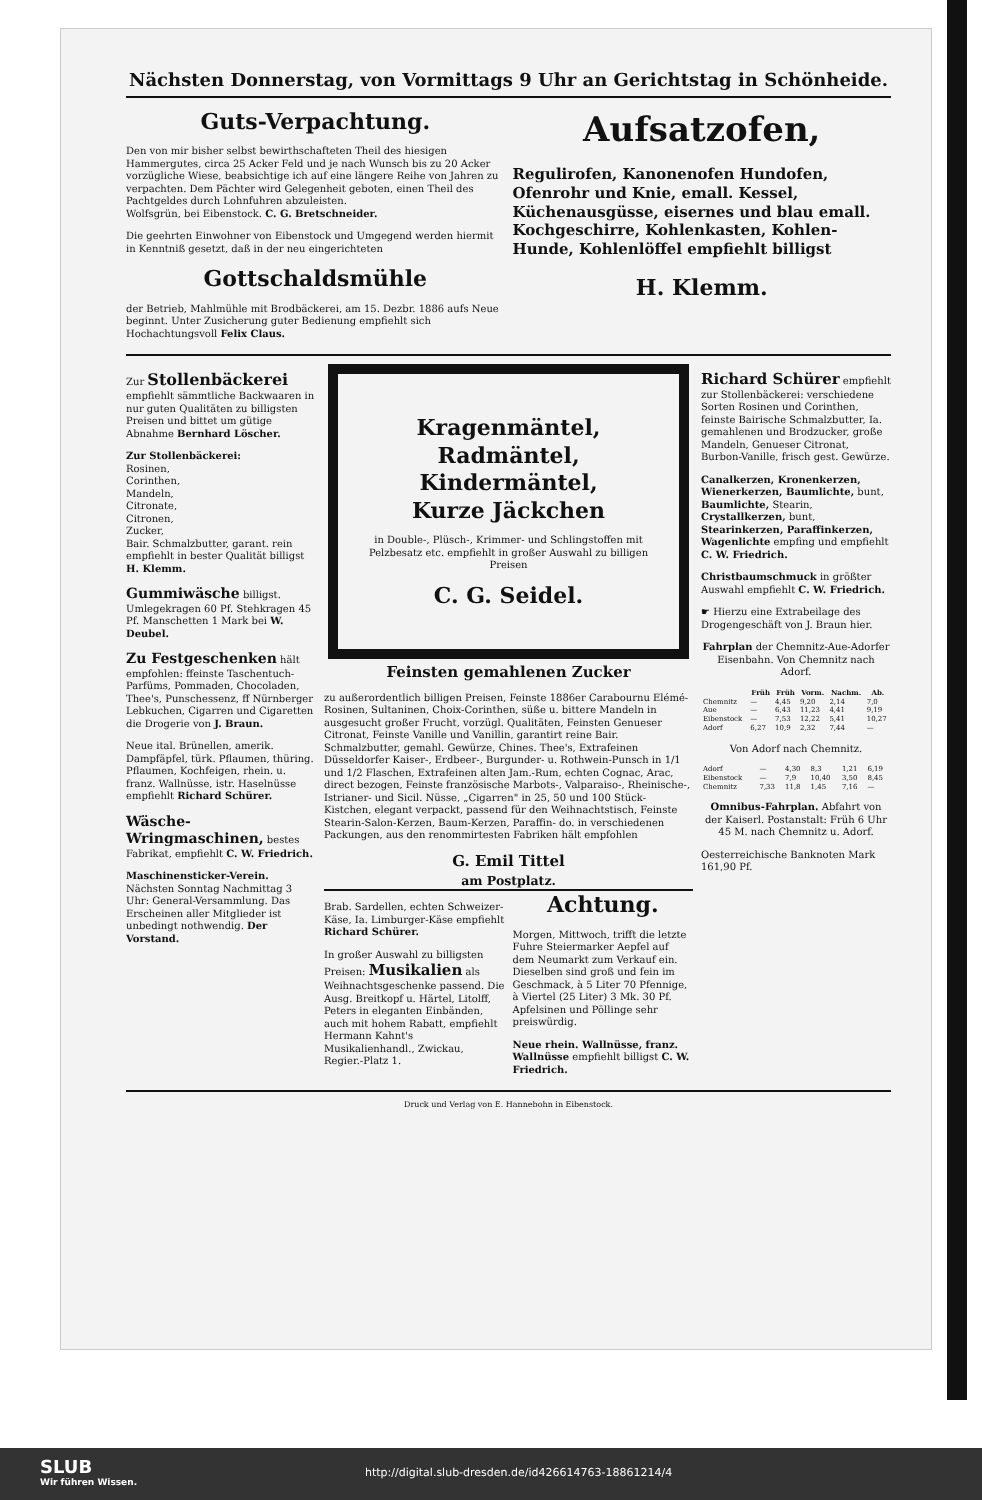Nächsten Donnerstag, von Vormittags 9 Uhr an Gerichtstag in Schönheide.
Guts-Verpachtung.
Den von mir bisher selbst bewirthschafteten Theil des hiesigen Hammergutes, circa 25 Acker Feld und je nach Wunsch bis zu 20 Acker vorzügliche Wiese, beabsichtige ich auf eine längere Reihe von Jahren zu verpachten. Dem Pächter wird Gelegenheit geboten, einen Theil des Pachtgeldes durch Lohnfuhren abzuleisten.
Wolfsgrün, bei Eibenstock. C. G. Bretschneider.
Die geehrten Einwohner von Eibenstock und Umgegend werden hiermit in Kenntniß gesetzt, daß in der neu eingerichteten
Gottschaldsmühle
der Betrieb, Mahlmühle mit Brodbäckerei, am 15. Dezbr. 1886 aufs Neue beginnt. Unter Zusicherung guter Bedienung empfiehlt sich Hochachtungsvoll Felix Claus.
Aufsatzofen,
Regulirofen, Kanonenofen Hundofen, Ofenrohr und Knie, emall. Kessel, Küchenausgüsse, eisernes und blau emall. Kochgeschirre, Kohlenkasten, Kohlen-Hunde, Kohlenlöffel empfiehlt billigst
H. Klemm.
Zur Stollenbäckerei empfiehlt sämmtliche Backwaaren in nur guten Qualitäten zu billigsten Preisen und bittet um gütige Abnahme Bernhard Löscher.
Zur Stollenbäckerei:
Rosinen,
Corinthen,
Mandeln,
Citronate,
Citronen,
Zucker,
Bair. Schmalzbutter, garant. rein
empfiehlt in bester Qualität billigst H. Klemm.
Gummiwäsche billigst. Umlegekragen 60 Pf. Stehkragen 45 Pf. Manschetten 1 Mark bei W. Deubel.
Zu Festgeschenken hält empfohlen: ffeinste Taschentuch-Parfüms, Pommaden, Chocoladen, Thee's, Punschessenz, ff Nürnberger Lebkuchen, Cigarren und Cigaretten die Drogerie von J. Braun.
Neue ital. Brünellen, amerik. Dampfäpfel, türk. Pflaumen, thüring. Pflaumen, Kochfeigen, rhein. u. franz. Wallnüsse, istr. Haselnüsse empfiehlt Richard Schürer.
Wäsche-Wringmaschinen, bestes Fabrikat, empfiehlt C. W. Friedrich.
Maschinensticker-Verein. Nächsten Sonntag Nachmittag 3 Uhr: General-Versammlung. Das Erscheinen aller Mitglieder ist unbedingt nothwendig. Der Vorstand.
Kragenmäntel,
Radmäntel,
Kindermäntel,
Kurze Jäckchen
in Double-, Plüsch-, Krimmer- und Schlingstoffen mit Pelzbesatz etc. empfiehlt in großer Auswahl zu billigen Preisen
C. G. Seidel.
Feinsten gemahlenen Zucker
zu außerordentlich billigen Preisen, Feinste 1886er Carabournu Elémé-Rosinen, Sultaninen, Choix-Corinthen, süße u. bittere Mandeln in ausgesucht großer Frucht, vorzügl. Qualitäten, Feinsten Genueser Citronat, Feinste Vanille und Vanillin, garantirt reine Bair. Schmalzbutter, gemahl. Gewürze, Chines. Thee's, Extrafeinen Düsseldorfer Kaiser-, Erdbeer-, Burgunder- u. Rothwein-Punsch in 1/1 und 1/2 Flaschen, Extrafeinen alten Jam.-Rum, echten Cognac, Arac, direct bezogen, Feinste französische Marbots-, Valparaiso-, Rheinische-, Istrianer- und Sicil. Nüsse, „Cigarren" in 25, 50 und 100 Stück-Kistchen, elegant verpackt, passend für den Weihnachtstisch, Feinste Stearin-Salon-Kerzen, Baum-Kerzen, Paraffin- do. in verschiedenen Packungen, aus den renommirtesten Fabriken hält empfohlen
G. Emil Tittel
am Postplatz.
Brab. Sardellen, echten Schweizer-Käse, Ia. Limburger-Käse empfiehlt Richard Schürer.
In großer Auswahl zu billigsten Preisen: Musikalien als Weihnachtsgeschenke passend. Die Ausg. Breitkopf u. Härtel, Litolff, Peters in eleganten Einbänden, auch mit hohem Rabatt, empfiehlt Hermann Kahnt's Musikalienhandl., Zwickau, Regier.-Platz 1.
Achtung.
Morgen, Mittwoch, trifft die letzte Fuhre Steiermarker Aepfel auf dem Neumarkt zum Verkauf ein. Dieselben sind groß und fein im Geschmack, à 5 Liter 70 Pfennige, à Viertel (25 Liter) 3 Mk. 30 Pf. Apfelsinen und Pöllinge sehr preiswürdig.
Neue rhein. Wallnüsse, franz. Wallnüsse empfiehlt billigst C. W. Friedrich.
Richard Schürer empfiehlt zur Stollenbäckerei: verschiedene Sorten Rosinen und Corinthen, feinste Bairische Schmalzbutter, Ia. gemahlenen und Brodzucker, große Mandeln, Genueser Citronat, Burbon-Vanille, frisch gest. Gewürze.
Canalkerzen, Kronenkerzen, Wienerkerzen, Baumlichte, bunt, Baumlichte, Stearin, Crystallkerzen, bunt, Stearinkerzen, Paraffinkerzen, Wagenlichte empfing und empfiehlt C. W. Friedrich.
Christbaumschmuck in größter Auswahl empfiehlt C. W. Friedrich.
☛ Hierzu eine Extrabeilage des Drogengeschäft von J. Braun hier.
Fahrplan der Chemnitz-Aue-Adorfer Eisenbahn. Von Chemnitz nach Adorf.
| | Früh | Früh | Vorm. | Nachm. | Ab. |
| --- | --- | --- | --- | --- | --- |
| Chemnitz | — | 4,45 | 9,20 | 2,14 | 7,0 |
| Aue | — | 6,43 | 11,23 | 4,41 | 9,19 |
| Eibenstock | — | 7,53 | 12,22 | 5,41 | 10,27 |
| Adorf | 6,27 | 10,9 | 2,32 | 7,44 | — |
Von Adorf nach Chemnitz.
| Adorf | — | 4,30 | 8,3 | 1,21 | 6,19 |
| Eibenstock | — | 7,9 | 10,40 | 3,50 | 8,45 |
| Chemnitz | 7,33 | 11,8 | 1,45 | 7,16 | — |
Omnibus-Fahrplan. Abfahrt von der Kaiserl. Postanstalt: Früh 6 Uhr 45 M. nach Chemnitz u. Adorf.
Oesterreichische Banknoten Mark 161,90 Pf.
Druck und Verlag von E. Hannebohn in Eibenstock.
SLUB
Wir führen Wissen.
http://digital.slub-dresden.de/id426614763-18861214/4